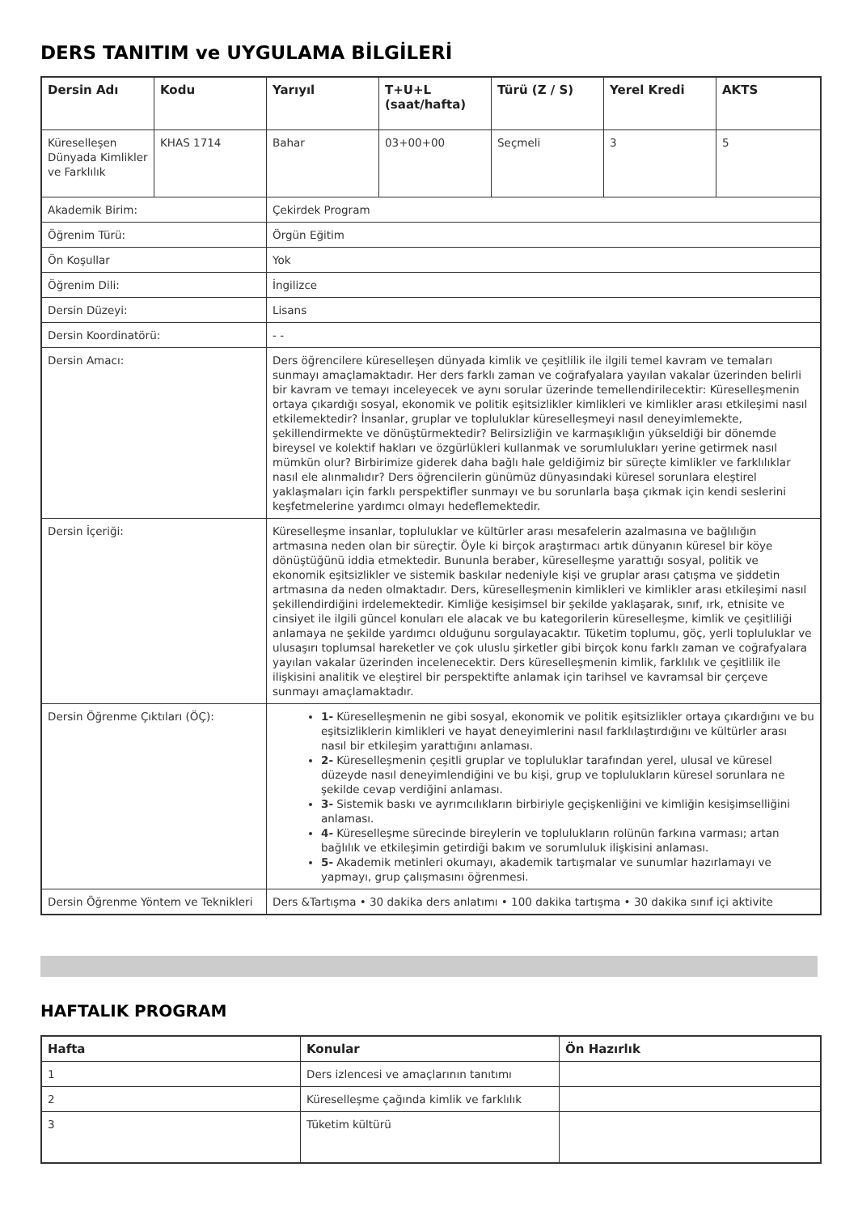DERS TANITIM ve UYGULAMA BİLGİLERİ
| Dersin Adı | Kodu | Yarıyıl | T+U+L (saat/hafta) | Türü (Z / S) | Yerel Kredi | AKTS |
| --- | --- | --- | --- | --- | --- | --- |
| Küreselleşen Dünyada Kimlikler ve Farklılık | KHAS 1714 | Bahar | 03+00+00 | Seçmeli | 3 | 5 |
| Akademik Birim: | | Çekirdek Program | | | | |
| Öğrenim Türü: | | Örgün Eğitim | | | | |
| Ön Koşullar | | Yok | | | | |
| Öğrenim Dili: | | İngilizce | | | | |
| Dersin Düzeyi: | | Lisans | | | | |
| Dersin Koordinatörü: | | - - | | | | |
| Dersin Amacı: | | Ders öğrencilere küreselleşen dünyada kimlik ve çeşitlilik ile ilgili temel kavram ve temaları sunmayı amaçlamaktadır. Her ders farklı zaman ve coğrafyalara yayılan vakalar üzerinden belirli bir kavram ve temayı inceleyecek ve aynı sorular üzerinde temellendirilecektir: Küreselleşmenin ortaya çıkardığı sosyal, ekonomik ve politik eşitsizlikler kimlikleri ve kimlikler arası etkileşimi nasıl etkilemektedir? İnsanlar, gruplar ve topluluklar küreselleşmeyi nasıl deneyimlemekte, şekillendirmekte ve dönüştürmektedir? Belirsizliğin ve karmaşıklığın yükseldiği bir dönemde bireysel ve kolektif hakları ve özgürlükleri kullanmak ve sorumlulukları yerine getirmek nasıl mümkün olur? Birbirimize giderek daha bağlı hale geldiğimiz bir süreçte kimlikler ve farklılıklar nasıl ele alınmalıdır? Ders öğrencilerin günümüz dünyasındaki küresel sorunlara eleştirel yaklaşmaları için farklı perspektifler sunmayı ve bu sorunlarla başa çıkmak için kendi seslerini keşfetmelerine yardımcı olmayı hedeflemektedir. | | | | |
| Dersin İçeriği: | | Küreselleşme insanlar, topluluklar ve kültürler arası mesafelerin azalmasına ve bağlılığın artmasına neden olan bir süreçtir. Öyle ki birçok araştırmacı artık dünyanın küresel bir köye dönüştüğünü iddia etmektedir. Bununla beraber, küreselleşme yarattığı sosyal, politik ve ekonomik eşitsizlikler ve sistemik baskılar nedeniyle kişi ve gruplar arası çatışma ve şiddetin artmasına da neden olmaktadır. Ders, küreselleşmenin kimlikleri ve kimlikler arası etkileşimi nasıl şekillendirdiğini irdelemektedir. Kimliğe kesişimsel bir şekilde yaklaşarak, sınıf, ırk, etnisite ve cinsiyet ile ilgili güncel konuları ele alacak ve bu kategorilerin küreselleşme, kimlik ve çeşitliliği anlamaya ne şekilde yardımcı olduğunu sorgulayacaktır. Tüketim toplumu, göç, yerli topluluklar ve ulusaşırı toplumsal hareketler ve çok uluslu şirketler gibi birçok konu farklı zaman ve coğrafyalara yayılan vakalar üzerinden incelenecektir. Ders küreselleşmenin kimlik, farklılık ve çeşitlilik ile ilişkisini analitik ve eleştirel bir perspektifte anlamak için tarihsel ve kavramsal bir çerçeve sunmayı amaçlamaktadır. | | | | |
| Dersin Öğrenme Çıktıları (ÖÇ): | | 1- Küreselleşmenin ne gibi sosyal, ekonomik ve politik eşitsizlikler ortaya çıkardığını ve bu eşitsizliklerin kimlikleri ve hayat deneyimlerini nasıl farklılaştırdığını ve kültürler arası nasıl bir etkileşim yarattığını anlaması. 2- Küreselleşmenin çeşitli gruplar ve topluluklar tarafından yerel, ulusal ve küresel düzeyde nasıl deneyimlendiğini ve bu kişi, grup ve toplulukların küresel sorunlara ne şekilde cevap verdiğini anlaması. 3- Sistemik baskı ve ayrımcılıkların birbiriyle geçişkenliğini ve kimliğin kesişimselliğini anlaması. 4- Küreselleşme sürecinde bireylerin ve toplulukların rolünün farkına varması; artan bağlılık ve etkileşimin getirdiği bakım ve sorumluluk ilişkisini anlaması. 5- Akademik metinleri okumayı, akademik tartışmalar ve sunumlar hazırlamayı ve yapmayı, grup çalışmasını öğrenmesi. | | | | |
| Dersin Öğrenme Yöntem ve Teknikleri | | Ders &Tartışma • 30 dakika ders anlatımı • 100 dakika tartışma • 30 dakika sınıf içi aktivite | | | | |
HAFTALIK PROGRAM
| Hafta | Konular | Ön Hazırlık |
| --- | --- | --- |
| 1 | Ders izlencesi ve amaçlarının tanıtımı | |
| 2 | Küreselleşme çağında kimlik ve farklılık | |
| 3 | Tüketim kültürü | |